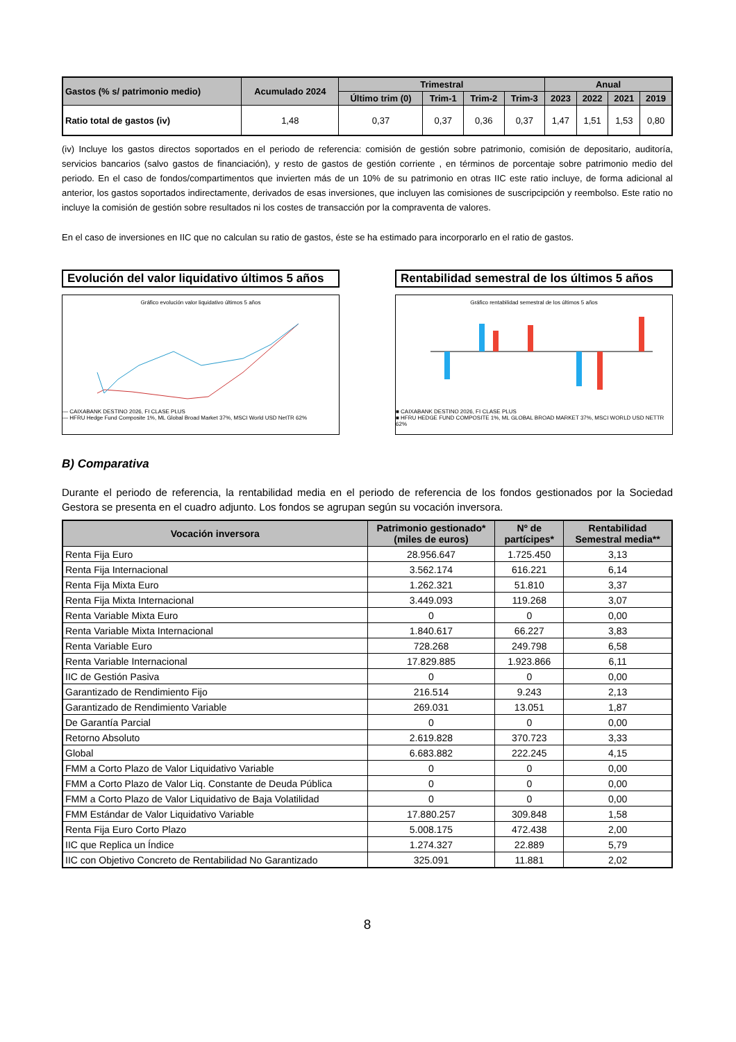| Gastos (% s/ patrimonio medio) | Acumulado 2024 | Trimestral | | | | Anual | | | |
| --- | --- | --- | --- | --- | --- | --- | --- | --- | --- |
| | | Último trim (0) | Trim-1 | Trim-2 | Trim-3 | 2023 | 2022 | 2021 | 2019 |
| Ratio total de gastos (iv) | 1,48 | 0,37 | 0,37 | 0,36 | 0,37 | 1,47 | 1,51 | 1,53 | 0,80 |
(iv) Incluye los gastos directos soportados en el periodo de referencia: comisión de gestión sobre patrimonio, comisión de depositario, auditoría, servicios bancarios (salvo gastos de financiación), y resto de gastos de gestión corriente , en términos de porcentaje sobre patrimonio medio del periodo. En el caso de fondos/compartimentos que invierten más de un 10% de su patrimonio en otras IIC este ratio incluye, de forma adicional al anterior, los gastos soportados indirectamente, derivados de esas inversiones, que incluyen las comisiones de suscripcipción y reembolso. Este ratio no incluye la comisión de gestión sobre resultados ni los costes de transacción por la compraventa de valores.
En el caso de inversiones en IIC que no calculan su ratio de gastos, éste se ha estimado para incorporarlo en el ratio de gastos.
Evolución del valor liquidativo últimos 5 años
Gráfico evolución valor liquidativo últimos 5 años
— CAIXABANK DESTINO 2026, FI CLASE PLUS
— HFRU Hedge Fund Composite 1%, ML Global Broad Market 37%, MSCI World USD NetTR 62%
Rentabilidad semestral de los últimos 5 años
Gráfico rentabilidad semestral de los últimos 5 años
■ CAIXABANK DESTINO 2026, FI CLASE PLUS
■ HFRU HEDGE FUND COMPOSITE 1%, ML GLOBAL BROAD MARKET 37%, MSCI WORLD USD NETTR 62%
B) Comparativa
Durante el periodo de referencia, la rentabilidad media en el periodo de referencia de los fondos gestionados por la Sociedad Gestora se presenta en el cuadro adjunto. Los fondos se agrupan según su vocación inversora.
| Vocación inversora | Patrimonio gestionado* (miles de euros) | Nº de partícipes* | Rentabilidad Semestral media** |
| --- | --- | --- | --- |
| Renta Fija Euro | 28.956.647 | 1.725.450 | 3,13 |
| Renta Fija Internacional | 3.562.174 | 616.221 | 6,14 |
| Renta Fija Mixta Euro | 1.262.321 | 51.810 | 3,37 |
| Renta Fija Mixta Internacional | 3.449.093 | 119.268 | 3,07 |
| Renta Variable Mixta Euro | 0 | 0 | 0,00 |
| Renta Variable Mixta Internacional | 1.840.617 | 66.227 | 3,83 |
| Renta Variable Euro | 728.268 | 249.798 | 6,58 |
| Renta Variable Internacional | 17.829.885 | 1.923.866 | 6,11 |
| IIC de Gestión Pasiva | 0 | 0 | 0,00 |
| Garantizado de Rendimiento Fijo | 216.514 | 9.243 | 2,13 |
| Garantizado de Rendimiento Variable | 269.031 | 13.051 | 1,87 |
| De Garantía Parcial | 0 | 0 | 0,00 |
| Retorno Absoluto | 2.619.828 | 370.723 | 3,33 |
| Global | 6.683.882 | 222.245 | 4,15 |
| FMM a Corto Plazo de Valor Liquidativo Variable | 0 | 0 | 0,00 |
| FMM a Corto Plazo de Valor Liq. Constante de Deuda Pública | 0 | 0 | 0,00 |
| FMM a Corto Plazo de Valor Liquidativo de Baja Volatilidad | 0 | 0 | 0,00 |
| FMM Estándar de Valor Liquidativo Variable | 17.880.257 | 309.848 | 1,58 |
| Renta Fija Euro Corto Plazo | 5.008.175 | 472.438 | 2,00 |
| IIC que Replica un Índice | 1.274.327 | 22.889 | 5,79 |
| IIC con Objetivo Concreto de Rentabilidad No Garantizado | 325.091 | 11.881 | 2,02 |
8